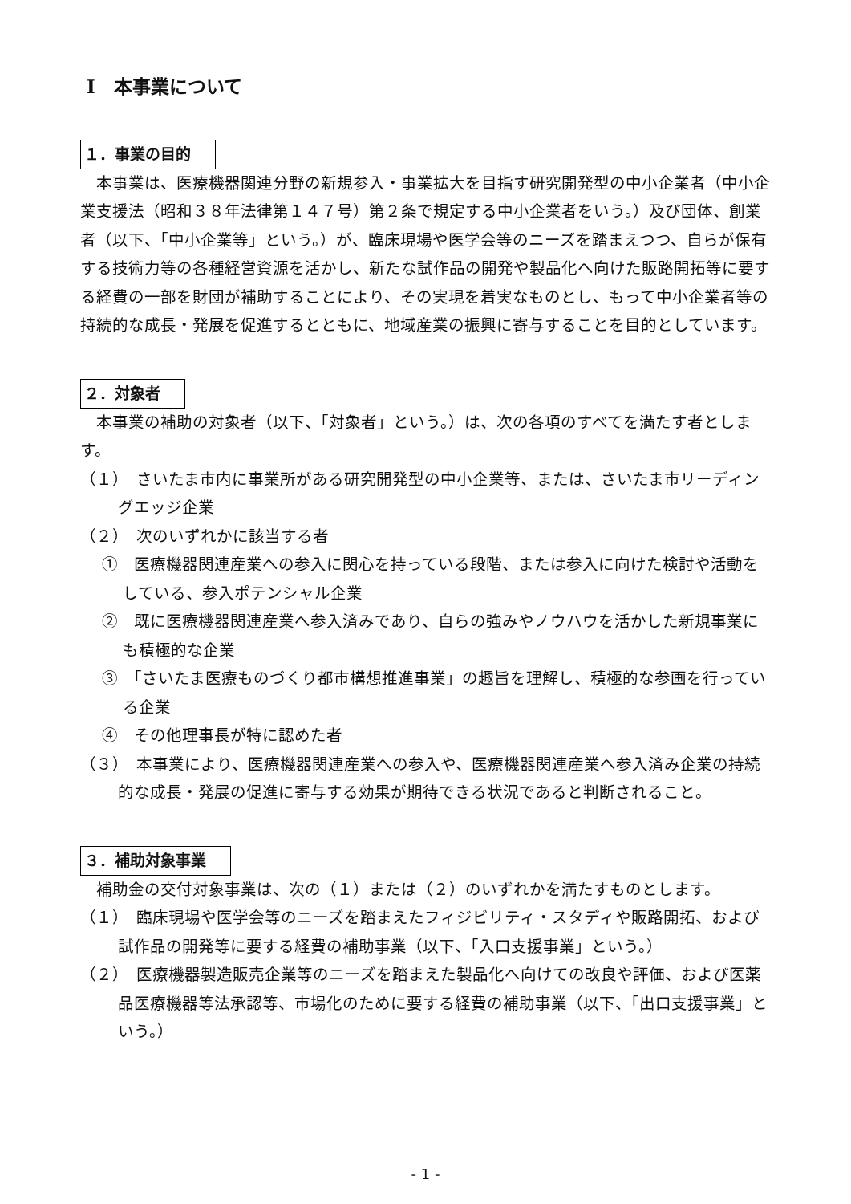Ⅰ　本事業について
１．事業の目的
本事業は、医療機器関連分野の新規参入・事業拡大を目指す研究開発型の中小企業者（中小企業支援法（昭和３８年法律第１４７号）第２条で規定する中小企業者をいう。）及び団体、創業者（以下、「中小企業等」という。）が、臨床現場や医学会等のニーズを踏まえつつ、自らが保有する技術力等の各種経営資源を活かし、新たな試作品の開発や製品化へ向けた販路開拓等に要する経費の一部を財団が補助することにより、その実現を着実なものとし、もって中小企業者等の持続的な成長・発展を促進するとともに、地域産業の振興に寄与することを目的としています。
２．対象者
本事業の補助の対象者（以下、「対象者」という。）は、次の各項のすべてを満たす者とします。
（１）　さいたま市内に事業所がある研究開発型の中小企業等、または、さいたま市リーディングエッジ企業
（２）　次のいずれかに該当する者
①　医療機器関連産業への参入に関心を持っている段階、または参入に向けた検討や活動をしている、参入ポテンシャル企業
②　既に医療機器関連産業へ参入済みであり、自らの強みやノウハウを活かした新規事業にも積極的な企業
③　「さいたま医療ものづくり都市構想推進事業」の趣旨を理解し、積極的な参画を行っている企業
④　その他理事長が特に認めた者
（３）　本事業により、医療機器関連産業への参入や、医療機器関連産業へ参入済み企業の持続的な成長・発展の促進に寄与する効果が期待できる状況であると判断されること。
３．補助対象事業
補助金の交付対象事業は、次の（１）または（２）のいずれかを満たすものとします。
（１）　臨床現場や医学会等のニーズを踏まえたフィジビリティ・スタディや販路開拓、および試作品の開発等に要する経費の補助事業（以下、「入口支援事業」という。）
（２）　医療機器製造販売企業等のニーズを踏まえた製品化へ向けての改良や評価、および医薬品医療機器等法承認等、市場化のために要する経費の補助事業（以下、「出口支援事業」という。）
- 1 -